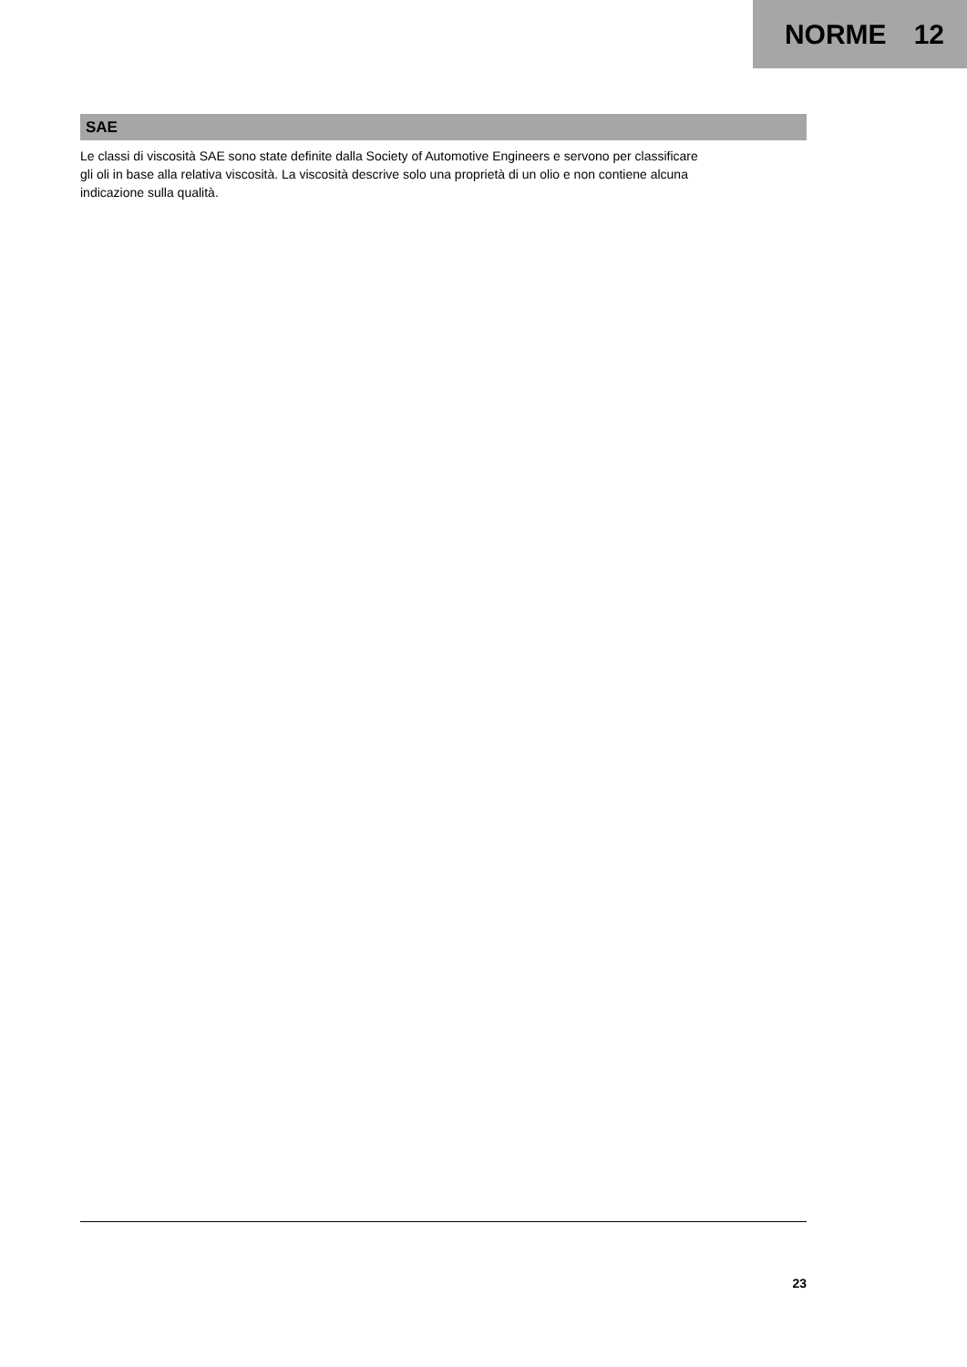NORME 12
SAE
Le classi di viscosità SAE sono state definite dalla Society of Automotive Engineers e servono per classificare
gli oli in base alla relativa viscosità. La viscosità descrive solo una proprietà di un olio e non contiene alcuna
indicazione sulla qualità.
23